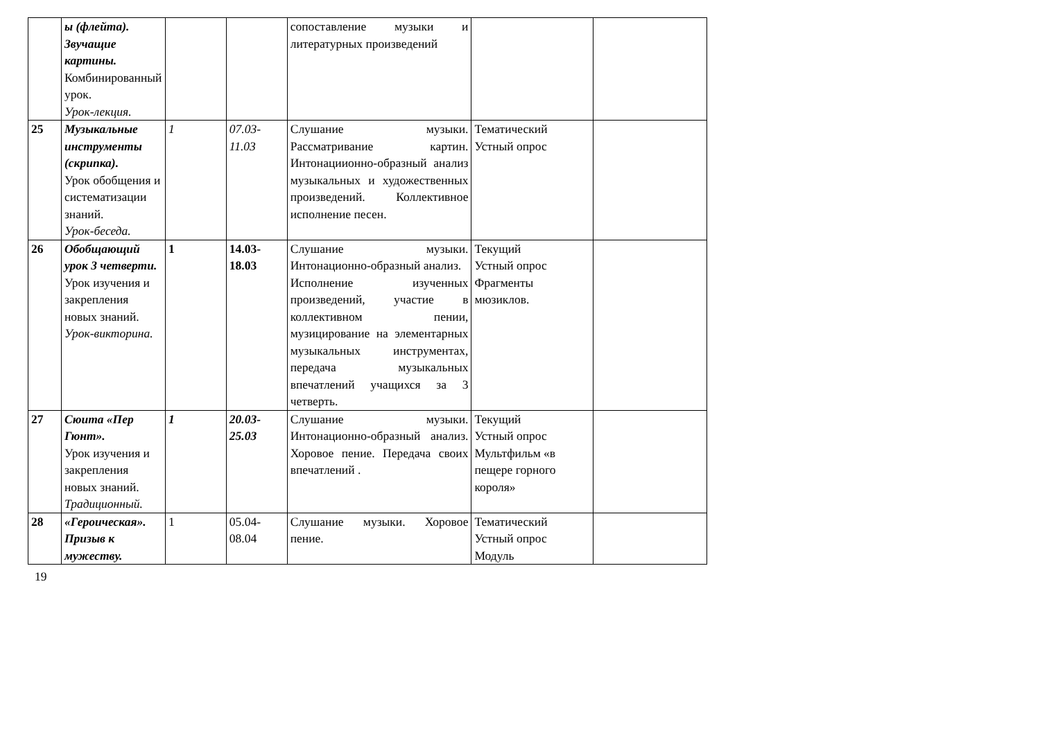| | ы (флейта). Звучащие картины. Комбинированный урок. Урок-лекция. | | | сопоставление музыки и литературных произведений | | |
| 25 | Музыкальные инструменты (скрипка). Урок обобщения и систематизации знаний. Урок-беседа. | 1 | 07.03-11.03 | Слушание музыки. Рассматривание картин. Интонациионно-образный анализ музыкальных и художественных произведений. Коллективное исполнение песен. | Тематический Устный опрос | |
| 26 | Обобщающий урок 3 четверти. Урок изучения и закрепления новых знаний. Урок-викторина. | 1 | 14.03-18.03 | Слушание музыки. Интонационно-образный анализ. Исполнение изученных произведений, участие в коллективном пении, музицирование на элементарных музыкальных инструментах, передача музыкальных впечатлений учащихся за 3 четверть. | Текущий Устный опрос Фрагменты мюзиклов. | |
| 27 | Сюита «Пер Гюнт». Урок изучения и закрепления новых знаний. Традиционный. | 1 | 20.03-25.03 | Слушание музыки. Интонационно-образный анализ. Хоровое пение. Передача своих впечатлений . | Текущий Устный опрос Мультфильм «в пещере горного короля» | |
| 28 | «Героическая». Призыв к мужеству. | 1 | 05.04-08.04 | Слушание музыки. Хоровое пение. | Тематический Устный опрос Модуль | |
19